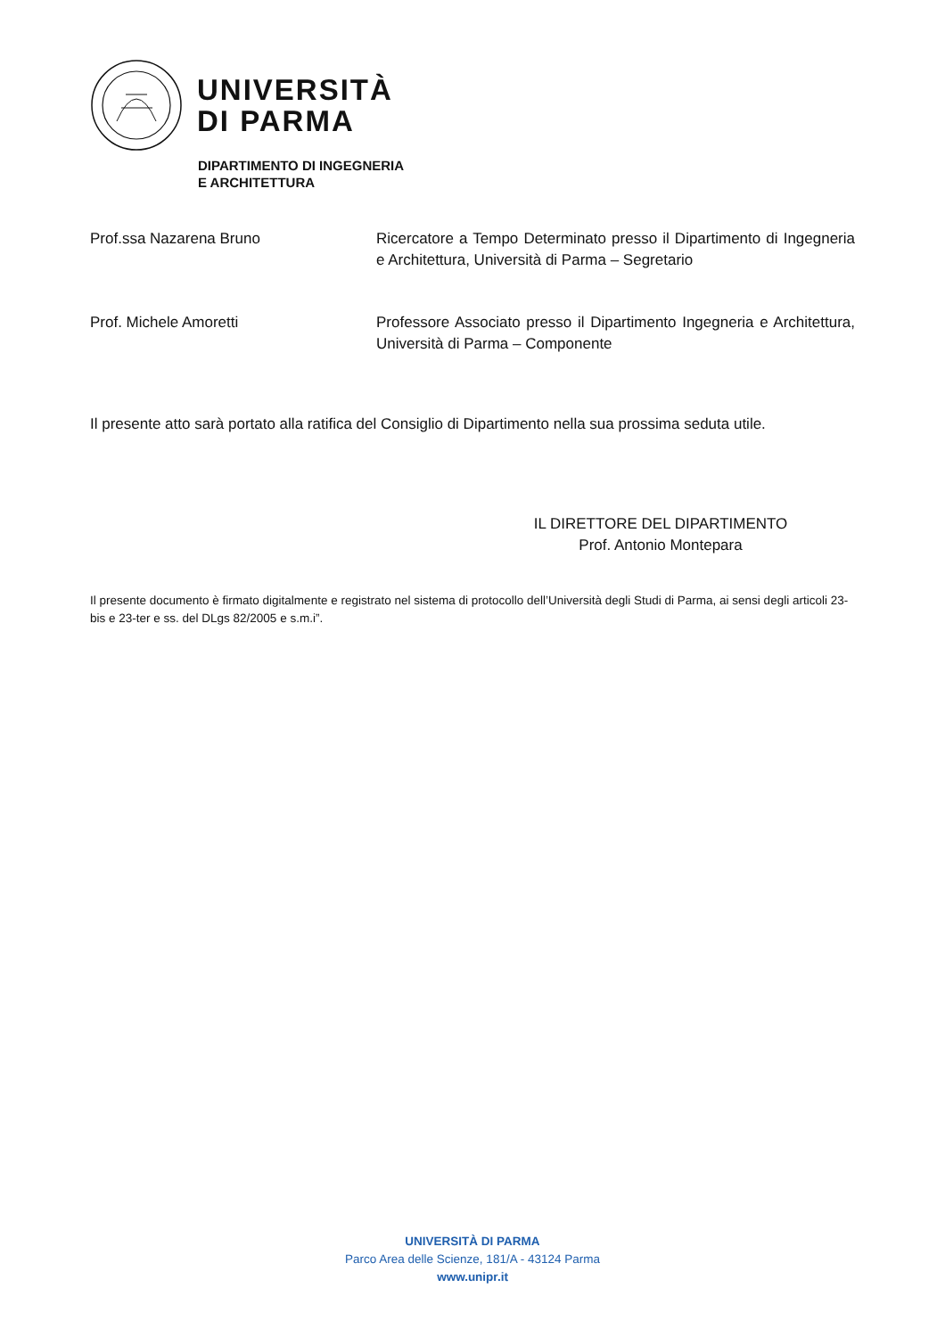UNIVERSITÀ
DI PARMA
DIPARTIMENTO DI INGEGNERIA
E ARCHITETTURA
Prof.ssa Nazarena Bruno Ricercatore a Tempo Determinato presso il Dipartimento di Ingegneria e Architettura, Università di Parma – Segretario
Prof. Michele Amoretti Professore Associato presso il Dipartimento Ingegneria e Architettura, Università di Parma – Componente
Il presente atto sarà portato alla ratifica del Consiglio di Dipartimento nella sua prossima seduta utile.
IL DIRETTORE DEL DIPARTIMENTO
Prof. Antonio Montepara
Il presente documento è firmato digitalmente e registrato nel sistema di protocollo dell’Università degli Studi di Parma, ai sensi degli articoli 23-bis e 23-ter e ss. del DLgs 82/2005 e s.m.i”.
UNIVERSITÀ DI PARMA
Parco Area delle Scienze, 181/A - 43124 Parma
www.unipr.it